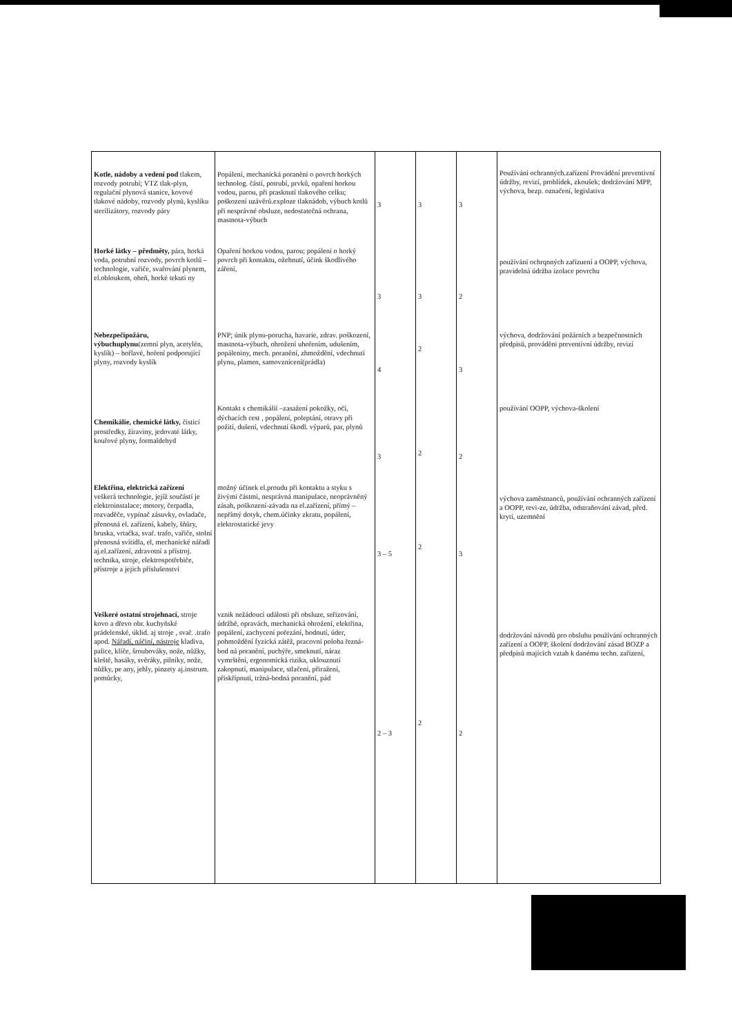| Kotle, nádoby a vedení pod tlakem, rozvody potrubí; VTZ tlak-plyn, regulační plynová stanice, kovové tlakové nádoby, rozvody plynů, kyslíku sterilizátory, rozvody páry | Popálení, mechanická poranění o povrch horkých technolog. částí, potrubí, prvků, opaření horkou vodou, parou, při prasknutí tlakového celku; poškození uzávěrů.exploze tlaknádob, výbuch kotlů při nesprávné obsluze, nedostatečná ochrana, mastnota-výbuch | 3 | 3 | 3 | Používání ochranných.zařízení Provádění preventivní údržby, revizí, prohlídek, zkoušek; dodržování MPP, výchova, bezp. označení, legislativa |
| Horké látky – předměty, pára, horká voda, potrubní rozvody, povrch kotlů –technologie, vařiče, svařování plynem, el.obloukem, oheň, horké tekuti ny | Opaření horkou vodou, parou; popálení o horký povrch při kontaktu, ožehnutí, účink škodlivého záření, | 3 | 3 | 2 | používání ochrqnných zařízuení a OOPP, výchova, pravidelná údržba izolace povrchu |
| Nebezpečípožáru, výbuchuplynu (zemní plyn, acetylén, kyslík) – hořlavé, hoření podporující plyny, rozvody kyslík | PNP; únik plynu-porucha, havarie, zdrav. poškození, mastnota-výbuch, ohrožení uhořením, udušením, popáleniny, mech. poranění, zhmoždění, vdechnutí plynu, plamen, samovznícení(prádla) | 4 | 2 | 3 | výchova, dodržování požárních a bezpečnostních předpisů, prováděni preventivní údržby, revizí |
| Chemikálie, chemické látky, čisticí prostředky, žíraviny, jedovaté látky, kouřové plyny, formaldehyd | Kontakt s chemikálií –zasažení pokožky, očí, dýchacích cest , popálení, poleptání, otravy při požití, dušení, vdechnutí škodl. výparů, par, plynů | 3 | 2 | 2 | používání OOPP, výchova-školení |
| Elektřina, elektrická zařízení veškerá technologie, jejíž součástí je elektroinstalace; motory, čerpadla, rozvaděče, vypínač zásuvky, ovladače, přenosná el. zařízení, kabely, šňůry, bruska, vrtačka, svař. trafo, vařiče, stolní přenosná svítidla, el, mechanické nářadí aj.el.zařízení, zdravotní a přístroj. technika, stroje, elektrospotřebiče, přístroje a jejich příslušenství | možný účinek el.proudu při kontaktu a styku s živými částmi, nesprávná manipulace, neoprávněný zásah, poškození-závada na el.zařízení, přímý – nepřímý dotyk, chem.účinky zkratu, popálení, elektrostatické jevy | 3 – 5 | 2 | 3 | výchova zaměstnanců, používání ochranných zařízení a OOPP, revi-ze, údržba, odstraňování závad, před. krytí, uzemnění |
| Veškeré ostatní strojehnací, stroje kovo a dřevo obr. kuchyňské prádelenské, úklid. aj stroje , svař. .trafo apod. Nářadí, náčiní, nástroje kladiva, palice, klíče, šroubováky, nože, nůžky, kleště, hasáky, svěráky, pilníky, nože, nůžky, pe any, jehly, pinzety aj.instrum. pomůcky, | vznik nežádoucí události při obsluze, seřizování, údržbě, opravách, mechanická ohrožení, elektřina, popálení, zachycení pořezání, bodnutí, úder, pohmoždění fyzická zátěž, pracovní poloha řezná-bod ná poranění, puchýře, smeknutí, náraz vymrštění, ergonomická rizika, uklouznutí zakopnutí, manipulace, stlačení, přiražení, přiskřípnutí, tržná-bodná poranění, pád | 2 – 3 | 2 | 2 | dodržování návodů pro obsluhu používání ochranných zařízení a OOPP, školení dodržování zásad BOZP a předpisů majících vztah k danému techn. zařízení, |